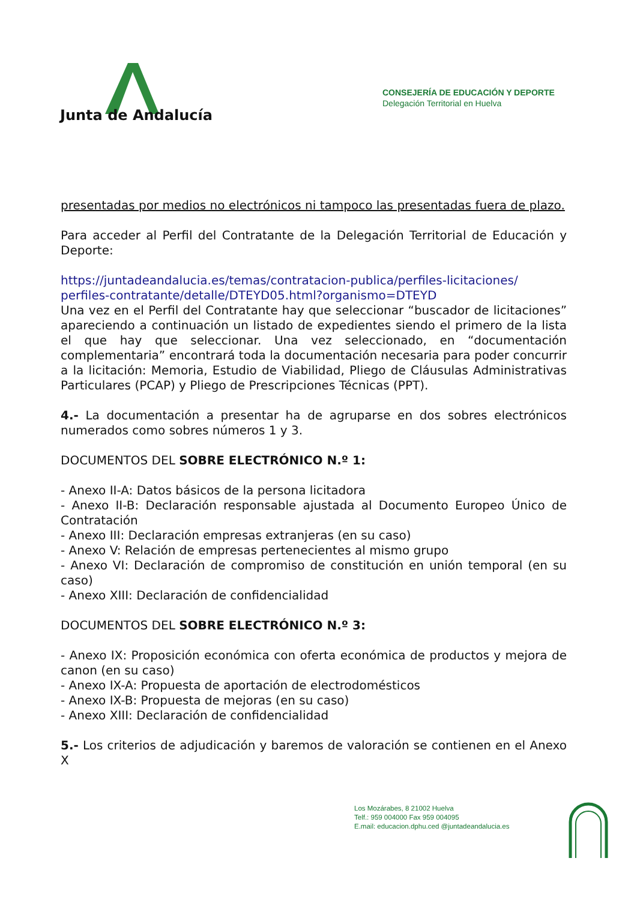Junta de Andalucía
CONSEJERÍA DE EDUCACIÓN Y DEPORTE
Delegación Territorial en Huelva
presentadas por medios no electrónicos ni tampoco las presentadas fuera de plazo.
Para acceder al Perfil del Contratante de la Delegación Territorial de Educación y Deporte:
https://juntadeandalucia.es/temas/contratacion-publica/perfiles-licitaciones/ perfiles-contratante/detalle/DTEYD05.html?organismo=DTEYD
Una vez en el Perfil del Contratante hay que seleccionar “buscador de licitaciones” apareciendo a continuación un listado de expedientes siendo el primero de la lista el que hay que seleccionar. Una vez seleccionado, en “documentación complementaria” encontrará toda la documentación necesaria para poder concurrir a la licitación: Memoria, Estudio de Viabilidad, Pliego de Cláusulas Administrativas Particulares (PCAP) y Pliego de Prescripciones Técnicas (PPT).
4.- La documentación a presentar ha de agruparse en dos sobres electrónicos numerados como sobres números 1 y 3.
DOCUMENTOS DEL SOBRE ELECTRÓNICO N.º 1:
- Anexo II-A: Datos básicos de la persona licitadora
- Anexo II-B: Declaración responsable ajustada al Documento Europeo Único de Contratación
- Anexo III: Declaración empresas extranjeras (en su caso)
- Anexo V: Relación de empresas pertenecientes al mismo grupo
- Anexo VI: Declaración de compromiso de constitución en unión temporal (en su caso)
- Anexo XIII: Declaración de confidencialidad
DOCUMENTOS DEL SOBRE ELECTRÓNICO N.º 3:
- Anexo IX: Proposición económica con oferta económica de productos y mejora de canon (en su caso)
- Anexo IX-A: Propuesta de aportación de electrodomésticos
- Anexo IX-B: Propuesta de mejoras (en su caso)
- Anexo XIII: Declaración de confidencialidad
5.- Los criterios de adjudicación y baremos de valoración se contienen en el Anexo X
Los Mozárabes, 8 21002 Huelva
Telf.: 959 004000 Fax 959 004095
E.mail: educacion.dphu.ced @juntadeandalucia.es